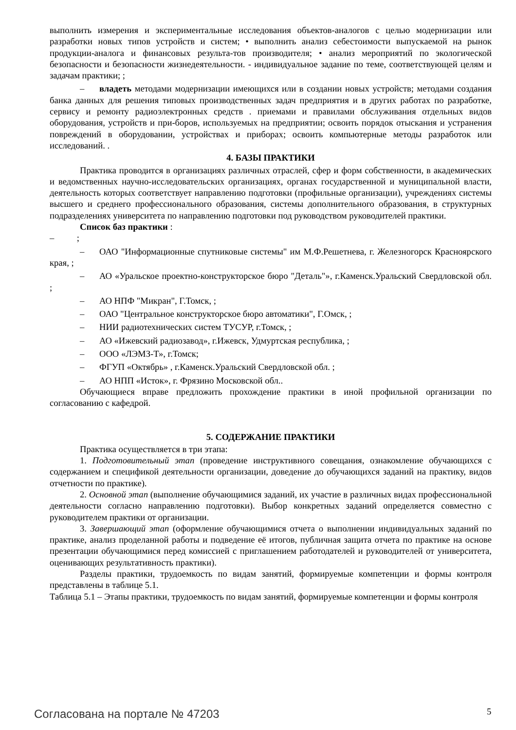выполнить измерения и экспериментальные исследования объектов-аналогов с целью модернизации или разработки новых типов устройств и систем; • выполнить анализ себестоимости выпускаемой на рынок продукции-аналога и финансовых результа-тов производителя; • анализ мероприятий по экологической безопасности и безопасности жизнедеятельности. - индивидуальное задание по теме, соответствующей целям и задачам практики; ;
– владеть методами модернизации имеющихся или в создании новых устройств; методами создания банка данных для решения типовых производственных задач предприятия и в других работах по разработке, сервису и ремонту радиоэлектронных средств . приемами и правилами обслуживания отдельных видов оборудования, устройств и при-боров, используемых на предприятии; освоить порядок отыскания и устранения повреждений в оборудовании, устройствах и приборах; освоить компьютерные методы разработок или исследований. .
4. БАЗЫ ПРАКТИКИ
Практика проводится в организациях различных отраслей, сфер и форм собственности, в академических и ведомственных научно-исследовательских организациях, органах государственной и муниципальной власти, деятельность которых соответствует направлению подготовки (профильные организации), учреждениях системы высшего и среднего профессионального образования, системы дополнительного образования, в структурных подразделениях университета по направлению подготовки под руководством руководителей практики.
Список баз практики :
– ;
– ОАО "Информационные спутниковые системы" им М.Ф.Решетнева, г. Железногорск Красноярского края, ;
– АО «Уральское проектно-конструкторское бюро "Деталь"», г.Каменск.Уральский Свердловской обл. ;
– АО НПФ "Микран", Г.Томск, ;
– ОАО "Центральное конструкторское бюро автоматики", Г.Омск, ;
– НИИ радиотехнических систем ТУСУР, г.Томск, ;
– АО «Ижевский радиозавод», г.Ижевск, Удмуртская республика, ;
– ООО «ЛЭМЗ-Т», г.Томск;
– ФГУП «Октябрь» , г.Каменск.Уральский Свердловской обл. ;
– АО НПП «Исток», г. Фрязино Московской обл..
Обучающиеся вправе предложить прохождение практики в иной профильной организации по согласованию с кафедрой.
5. СОДЕРЖАНИЕ ПРАКТИКИ
Практика осуществляется в три этапа:
1. Подготовительный этап (проведение инструктивного совещания, ознакомление обучающихся с содержанием и спецификой деятельности организации, доведение до обучающихся заданий на практику, видов отчетности по практике).
2. Основной этап (выполнение обучающимися заданий, их участие в различных видах профессиональной деятельности согласно направлению подготовки). Выбор конкретных заданий определяется совместно с руководителем практики от организации.
3. Завершающий этап (оформление обучающимися отчета о выполнении индивидуальных заданий по практике, анализ проделанной работы и подведение её итогов, публичная защита отчета по практике на основе презентации обучающимися перед комиссией с приглашением работодателей и руководителей от университета, оценивающих результативность практики).
Разделы практики, трудоемкость по видам занятий, формируемые компетенции и формы контроля представлены в таблице 5.1.
Таблица 5.1 – Этапы практики, трудоемкость по видам занятий, формируемые компетенции и формы контроля
Согласована на портале № 47203 5